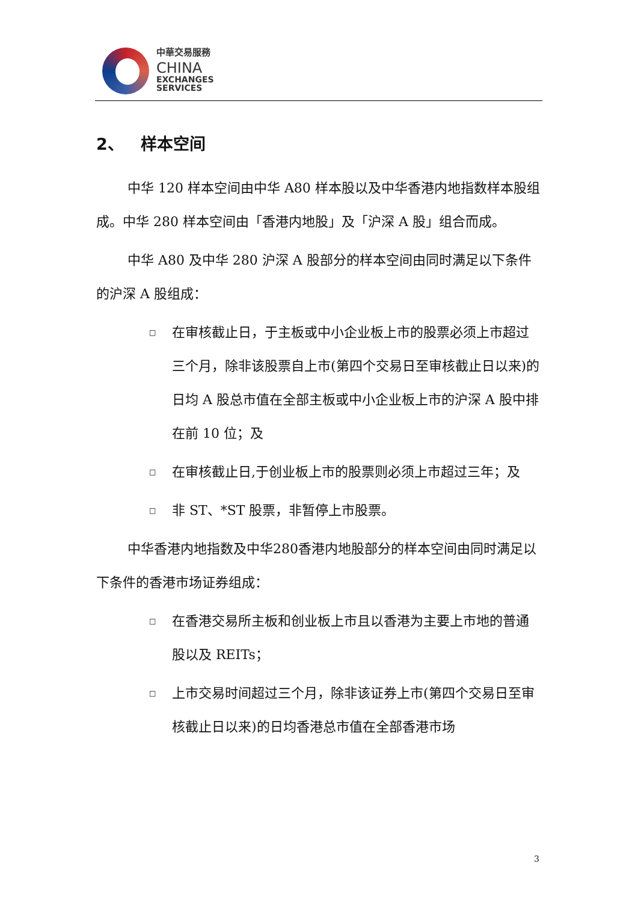中華交易服務
CHINA
EXCHANGES
SERVICES
2、 样本空间
中华 120 样本空间由中华 A80 样本股以及中华香港内地指数样本股组成。中华 280 样本空间由「香港内地股」及「沪深 A 股」组合而成。
中华 A80 及中华 280 沪深 A 股部分的样本空间由同时满足以下条件的沪深 A 股组成：
□ 在审核截止日，于主板或中小企业板上市的股票必须上市超过三个月，除非该股票自上市(第四个交易日至审核截止日以来)的日均 A 股总市值在全部主板或中小企业板上市的沪深 A 股中排在前 10 位；及
□ 在审核截止日,于创业板上市的股票则必须上市超过三年；及
□ 非 ST、*ST 股票，非暂停上市股票。
中华香港内地指数及中华280香港内地股部分的样本空间由同时满足以下条件的香港市场证券组成：
□ 在香港交易所主板和创业板上市且以香港为主要上市地的普通股以及 REITs；
□ 上市交易时间超过三个月，除非该证券上市(第四个交易日至审核截止日以来)的日均香港总市值在全部香港市场
3